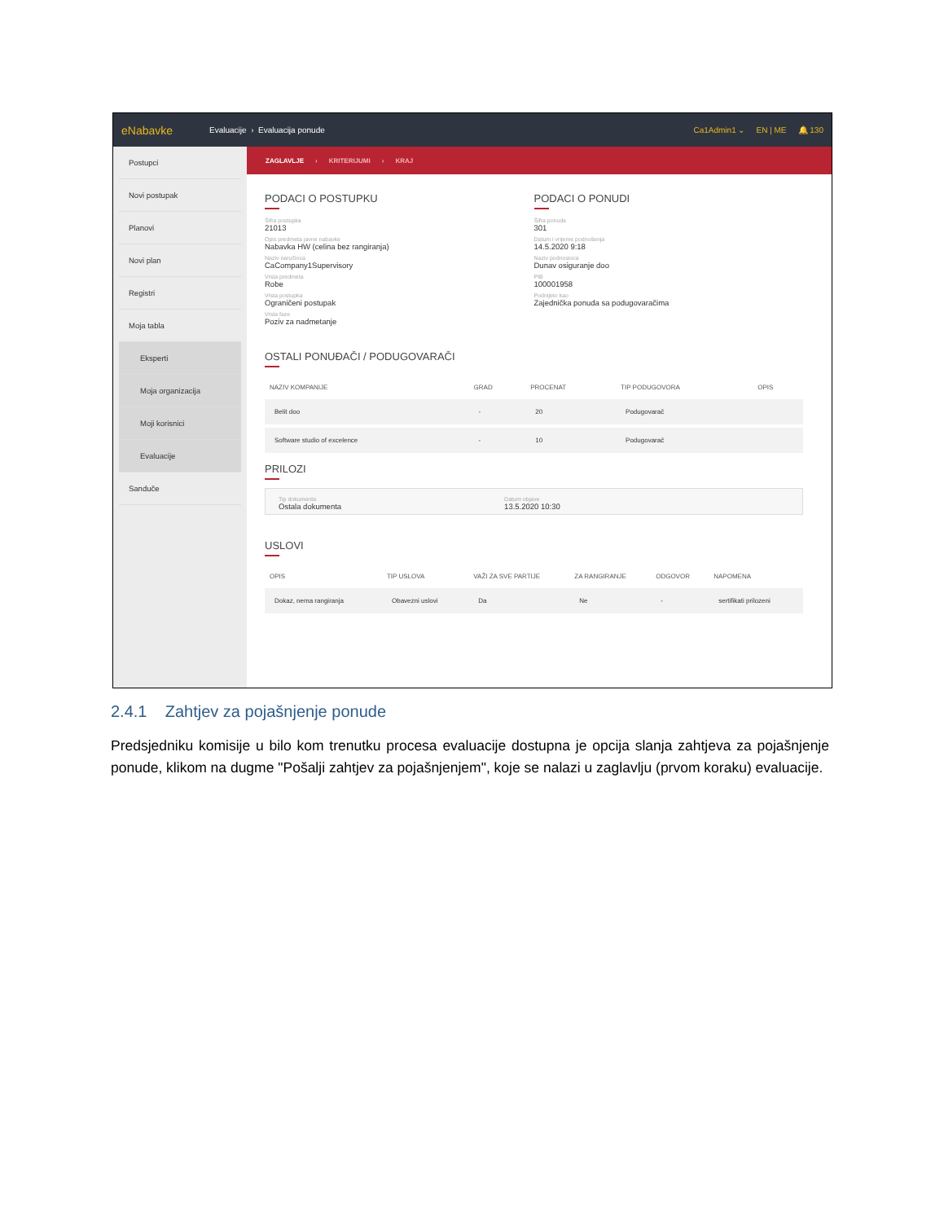eNabavke Evaluacije › Evaluacija ponude Ca1Admin1 ⌄ EN | ME 🔔 130
Postupci
Novi postupak
Planovi
Novi plan
Registri
Moja tabla
Eksperti
Moja organizacija
Moji korisnici
Evaluacije
Sanduče
ZAGLAVLJE › KRITERIJUMI › KRAJ
PODACI O POSTUPKU
Šifra postupka
21013
Opis predmeta javne nabavke
Nabavka HW (celina bez rangiranja)
Naziv naručioca
CaCompany1Supervisory
Vrsta predmeta
Robe
Vrsta postupka
Ograničeni postupak
Vrsta faze
Poziv za nadmetanje
PODACI O PONUDI
Šifra ponude
301
Datum i vrijeme podnošenja
14.5.2020 9:18
Naziv podnosioca
Dunav osiguranje doo
PIB
100001958
Podnijeto kao
Zajednička ponuda sa podugovaračima
OSTALI PONUĐAČI / PODUGOVARAČI
| NAZIV KOMPANIJE | GRAD | PROCENAT | TIP PODUGOVORA | OPIS |
| --- | --- | --- | --- | --- |
| Belit doo | - | 20 | Podugovarač | |
| Software studio of excelence | - | 10 | Podugovarač | |
PRILOZI
Tip dokumenta
Ostala dokumenta
Datum objave
13.5.2020 10:30
USLOVI
| OPIS | TIP USLOVA | VAŽI ZA SVE PARTIJE | ZA RANGIRANJE | ODGOVOR | NAPOMENA |
| --- | --- | --- | --- | --- | --- |
| Dokaz, nema rangiranja | Obavezni uslovi | Da | Ne | - | sertifikati prilozeni |
2.4.1 Zahtjev za pojašnjenje ponude
Predsjedniku komisije u bilo kom trenutku procesa evaluacije dostupna je opcija slanja zahtjeva za pojašnjenje ponude, klikom na dugme "Pošalji zahtjev za pojašnjenjem", koje se nalazi u zaglavlju (prvom koraku) evaluacije.